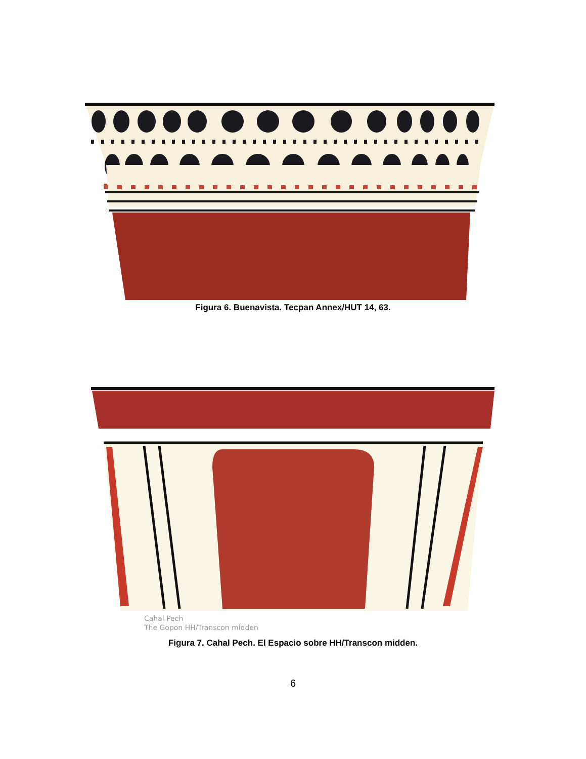Figura 6. Buenavista. Tecpan Annex/HUT 14, 63.
Cahal Pech
The Gopon HH/Transcon midden
Figura 7. Cahal Pech. El Espacio sobre HH/Transcon midden.
6